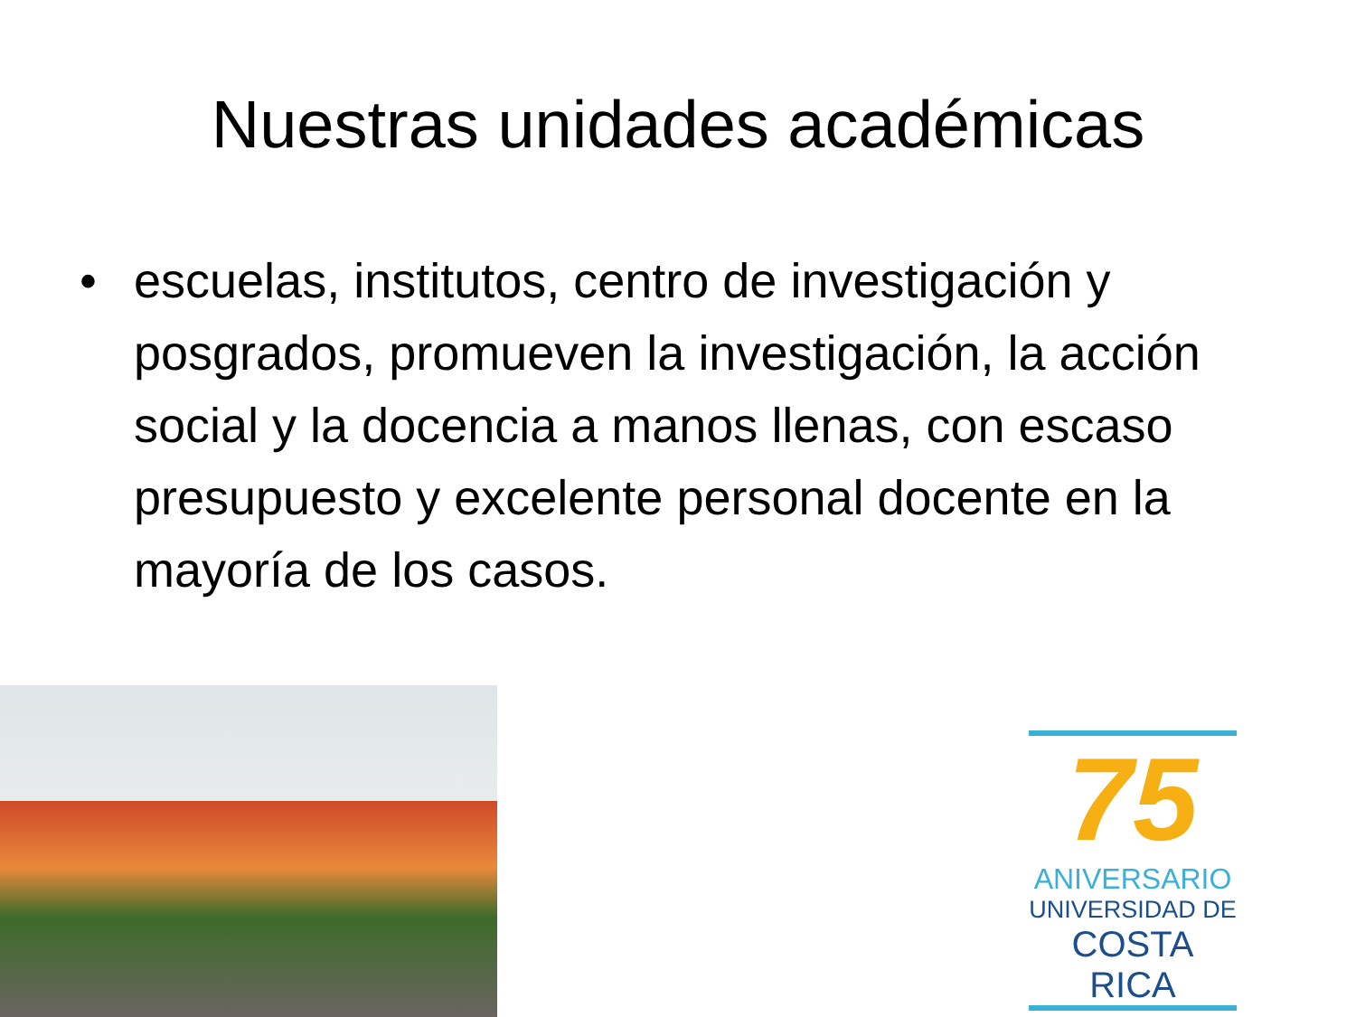Nuestras unidades académicas
• escuelas, institutos, centro de investigación y posgrados, promueven la investigación, la acción social y la docencia a manos llenas, con escaso presupuesto y excelente personal docente en la mayoría de los casos.
75
ANIVERSARIO
UNIVERSIDAD DE
COSTA RICA